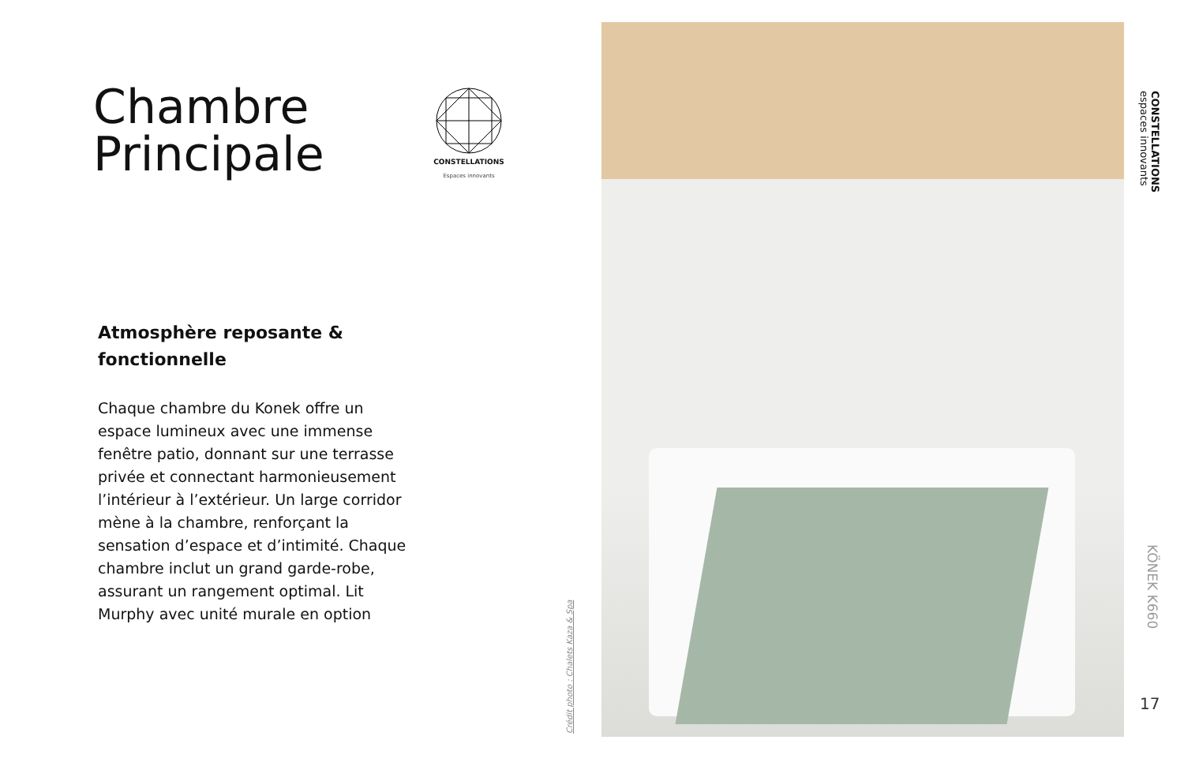Chambre
Principale
CONSTELLATIONS
Espaces innovants
Atmosphère reposante & fonctionnelle
Chaque chambre du Konek offre un espace lumineux avec une immense fenêtre patio, donnant sur une terrasse privée et connectant harmonieusement l’intérieur à l’extérieur. Un large corridor mène à la chambre, renforçant la sensation d’espace et d’intimité. Chaque chambre inclut un grand garde-robe, assurant un rangement optimal. Lit Murphy avec unité murale en option
Crédit photo : Chalets Kaza & Spa
CONSTELLATIONS
espaces innovants
KÖNEK K660
17